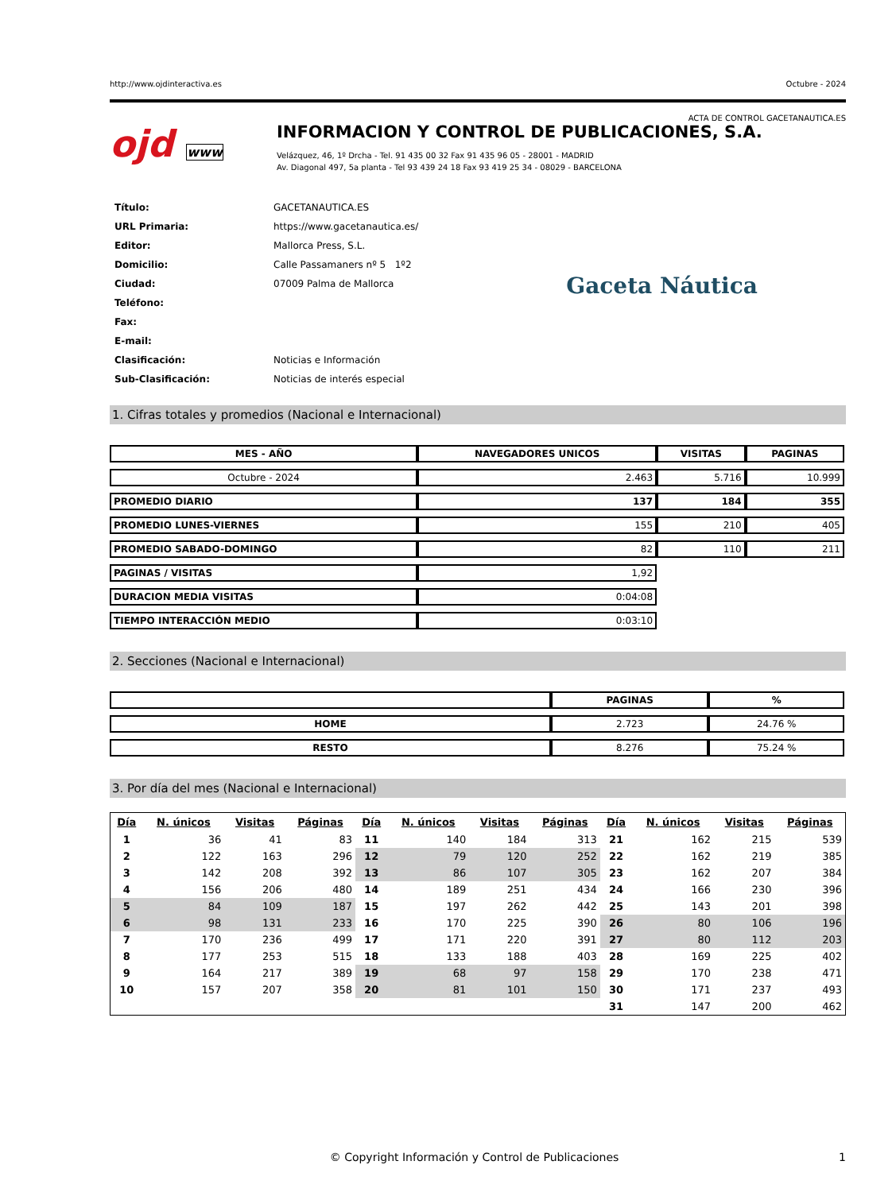http://www.ojdinteractiva.es Octubre - 2024
ACTA DE CONTROL GACETANAUTICA.ES
ojd www
INFORMACION Y CONTROL DE PUBLICACIONES, S.A.
Velázquez, 46, 1º Drcha - Tel. 91 435 00 32 Fax 91 435 96 05 - 28001 - MADRID
Av. Diagonal 497, 5a planta - Tel 93 439 24 18 Fax 93 419 25 34 - 08029 - BARCELONA
| Título: | GACETANAUTICA.ES |
| URL Primaria: | https://www.gacetanautica.es/ |
| Editor: | Mallorca Press, S.L. |
| Domicilio: | Calle Passamaners nº 5 1º2 |
| Ciudad: | 07009 Palma de Mallorca |
| Teléfono: | |
| Fax: | |
| E-mail: | |
| Clasificación: | Noticias e Información |
| Sub-Clasificación: | Noticias de interés especial |
Gaceta Náutica
1. Cifras totales y promedios (Nacional e Internacional)
| MES - AÑO | NAVEGADORES UNICOS | VISITAS | PAGINAS |
| --- | --- | --- | --- |
| Octubre - 2024 | 2.463 | 5.716 | 10.999 |
| PROMEDIO DIARIO | 137 | 184 | 355 |
| PROMEDIO LUNES-VIERNES | 155 | 210 | 405 |
| PROMEDIO SABADO-DOMINGO | 82 | 110 | 211 |
| PAGINAS / VISITAS | 1,92 | | |
| DURACION MEDIA VISITAS | 0:04:08 | | |
| TIEMPO INTERACCIÓN MEDIO | 0:03:10 | | |
2. Secciones (Nacional e Internacional)
| | PAGINAS | % |
| --- | --- | --- |
| HOME | 2.723 | 24.76 % |
| RESTO | 8.276 | 75.24 % |
3. Por día del mes (Nacional e Internacional)
| Día | N. únicos | Visitas | Páginas | Día | N. únicos | Visitas | Páginas | Día | N. únicos | Visitas | Páginas |
| --- | --- | --- | --- | --- | --- | --- | --- | --- | --- | --- | --- |
| 1 | 36 | 41 | 83 | 11 | 140 | 184 | 313 | 21 | 162 | 215 | 539 |
| 2 | 122 | 163 | 296 | 12 | 79 | 120 | 252 | 22 | 162 | 219 | 385 |
| 3 | 142 | 208 | 392 | 13 | 86 | 107 | 305 | 23 | 162 | 207 | 384 |
| 4 | 156 | 206 | 480 | 14 | 189 | 251 | 434 | 24 | 166 | 230 | 396 |
| 5 | 84 | 109 | 187 | 15 | 197 | 262 | 442 | 25 | 143 | 201 | 398 |
| 6 | 98 | 131 | 233 | 16 | 170 | 225 | 390 | 26 | 80 | 106 | 196 |
| 7 | 170 | 236 | 499 | 17 | 171 | 220 | 391 | 27 | 80 | 112 | 203 |
| 8 | 177 | 253 | 515 | 18 | 133 | 188 | 403 | 28 | 169 | 225 | 402 |
| 9 | 164 | 217 | 389 | 19 | 68 | 97 | 158 | 29 | 170 | 238 | 471 |
| 10 | 157 | 207 | 358 | 20 | 81 | 101 | 150 | 30 | 171 | 237 | 493 |
| | | | | | | | | 31 | 147 | 200 | 462 |
© Copyright Información y Control de Publicaciones 1